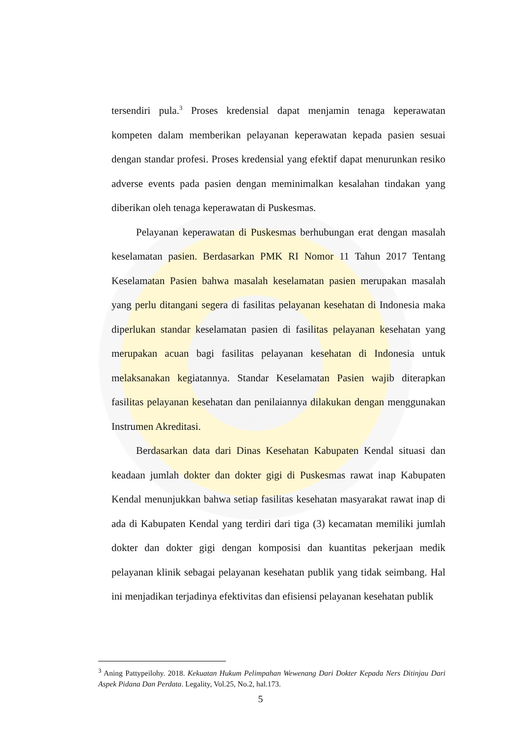tersendiri pula.<sup>3</sup> Proses kredensial dapat menjamin tenaga keperawatan kompeten dalam memberikan pelayanan keperawatan kepada pasien sesuai dengan standar profesi. Proses kredensial yang efektif dapat menurunkan resiko adverse events pada pasien dengan meminimalkan kesalahan tindakan yang diberikan oleh tenaga keperawatan di Puskesmas.
Pelayanan keperawatan di Puskesmas berhubungan erat dengan masalah keselamatan pasien. Berdasarkan PMK RI Nomor 11 Tahun 2017 Tentang Keselamatan Pasien bahwa masalah keselamatan pasien merupakan masalah yang perlu ditangani segera di fasilitas pelayanan kesehatan di Indonesia maka diperlukan standar keselamatan pasien di fasilitas pelayanan kesehatan yang merupakan acuan bagi fasilitas pelayanan kesehatan di Indonesia untuk melaksanakan kegiatannya. Standar Keselamatan Pasien wajib diterapkan fasilitas pelayanan kesehatan dan penilaiannya dilakukan dengan menggunakan Instrumen Akreditasi.
Berdasarkan data dari Dinas Kesehatan Kabupaten Kendal situasi dan keadaan jumlah dokter dan dokter gigi di Puskesmas rawat inap Kabupaten Kendal menunjukkan bahwa setiap fasilitas kesehatan masyarakat rawat inap di ada di Kabupaten Kendal yang terdiri dari tiga (3) kecamatan memiliki jumlah dokter dan dokter gigi dengan komposisi dan kuantitas pekerjaan medik pelayanan klinik sebagai pelayanan kesehatan publik yang tidak seimbang. Hal ini menjadikan terjadinya efektivitas dan efisiensi pelayanan kesehatan publik
<sup>3</sup> Aning Pattypeilohy. 2018. Kekuatan Hukum Pelimpahan Wewenang Dari Dokter Kepada Ners Ditinjau Dari Aspek Pidana Dan Perdata. Legality, Vol.25, No.2, hal.173.
5